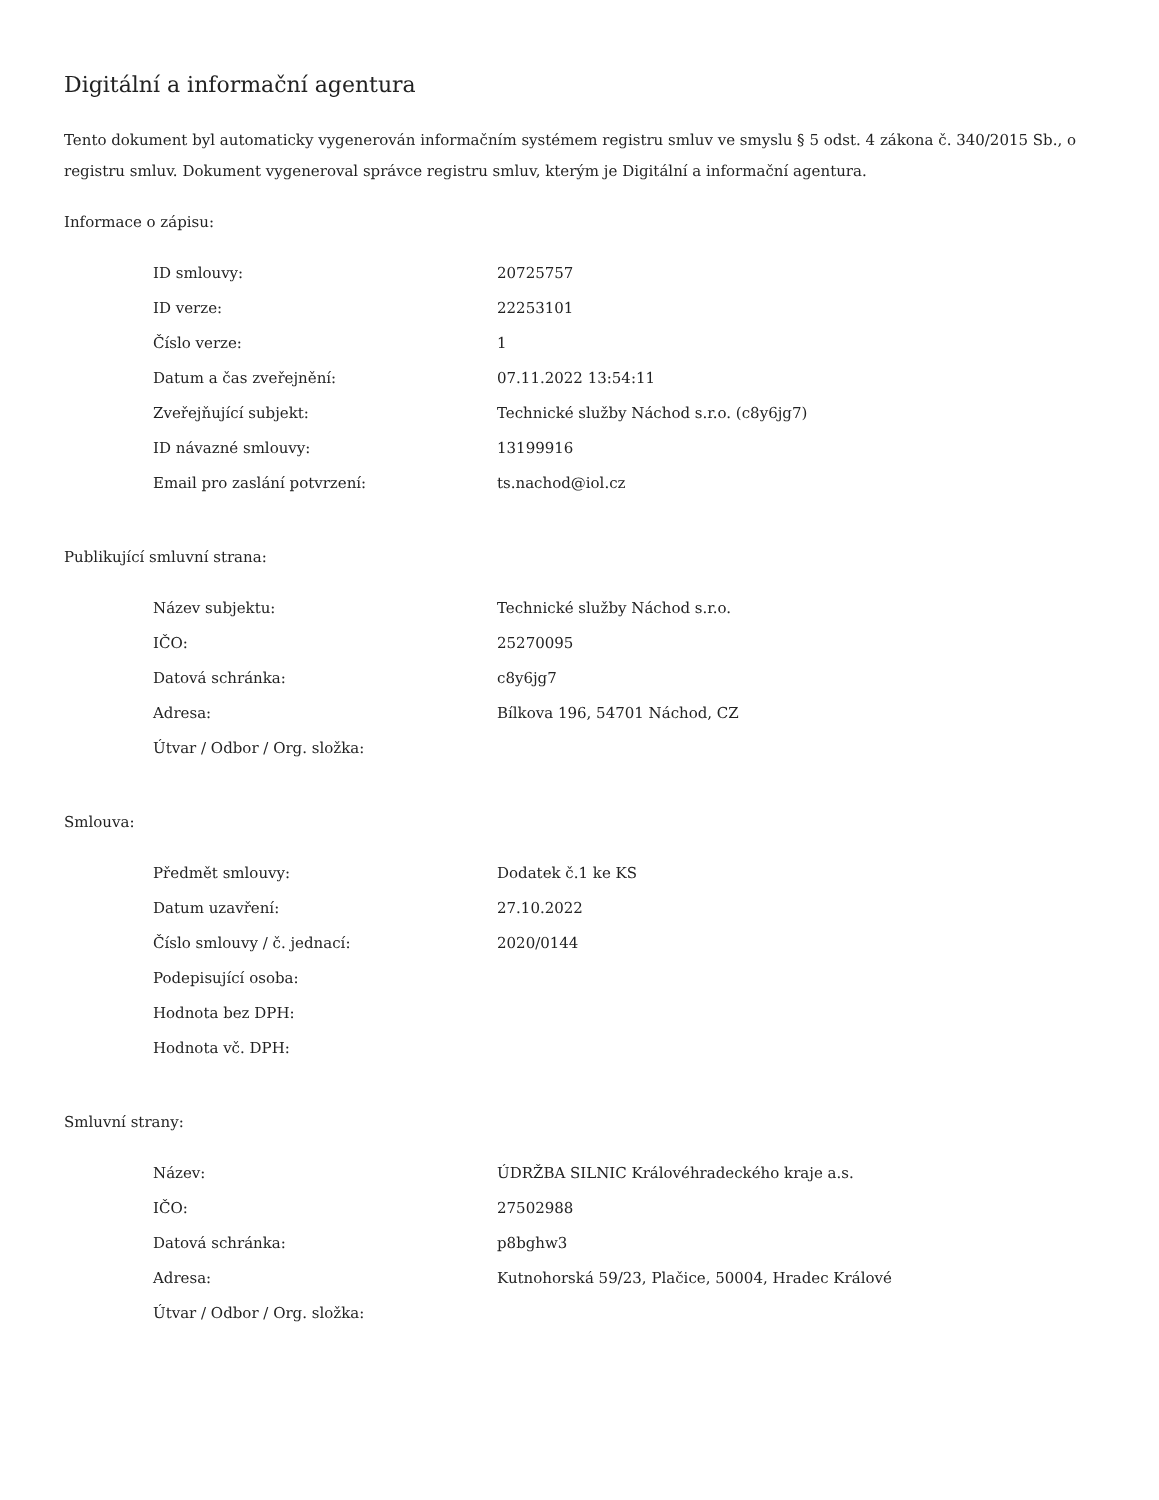Digitální a informační agentura
Tento dokument byl automaticky vygenerován informačním systémem registru smluv ve smyslu § 5 odst. 4 zákona č. 340/2015 Sb., o registru smluv. Dokument vygeneroval správce registru smluv, kterým je Digitální a informační agentura.
Informace o zápisu:
| ID smlouvy: | 20725757 |
| ID verze: | 22253101 |
| Číslo verze: | 1 |
| Datum a čas zveřejnění: | 07.11.2022 13:54:11 |
| Zveřejňující subjekt: | Technické služby Náchod s.r.o. (c8y6jg7) |
| ID návazné smlouvy: | 13199916 |
| Email pro zaslání potvrzení: | ts.nachod@iol.cz |
Publikující smluvní strana:
| Název subjektu: | Technické služby Náchod s.r.o. |
| IČO: | 25270095 |
| Datová schránka: | c8y6jg7 |
| Adresa: | Bílkova 196, 54701 Náchod, CZ |
| Útvar / Odbor / Org. složka: | |
Smlouva:
| Předmět smlouvy: | Dodatek č.1 ke KS |
| Datum uzavření: | 27.10.2022 |
| Číslo smlouvy / č. jednací: | 2020/0144 |
| Podepisující osoba: | |
| Hodnota bez DPH: | |
| Hodnota vč. DPH: | |
Smluvní strany:
| Název: | ÚDRŽBA SILNIC Královéhradeckého kraje a.s. |
| IČO: | 27502988 |
| Datová schránka: | p8bghw3 |
| Adresa: | Kutnohorská 59/23, Plačice, 50004, Hradec Králové |
| Útvar / Odbor / Org. složka: | |